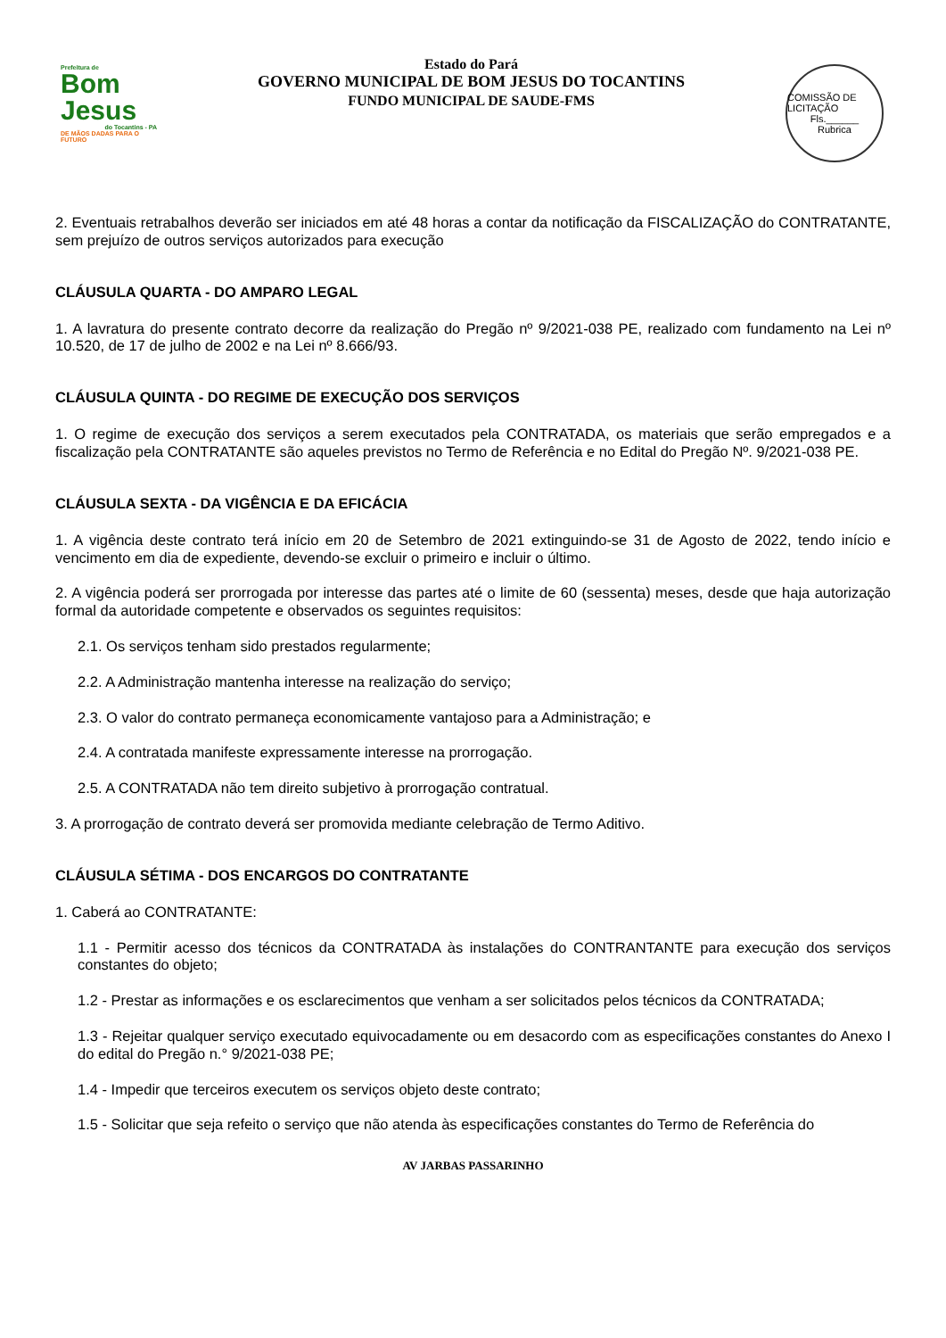Prefeitura de
Bom Jesus
do Tocantins - PA
DE MÃOS DADAS PARA O FUTURO
Estado do Pará
GOVERNO MUNICIPAL DE BOM JESUS DO TOCANTINS
FUNDO MUNICIPAL DE SAUDE-FMS
COMISSÃO DE LICITAÇÃO
Fls.______
Rubrica
2. Eventuais retrabalhos deverão ser iniciados em até 48 horas a contar da notificação da FISCALIZAÇÃO do CONTRATANTE, sem prejuízo de outros serviços autorizados para execução
CLÁUSULA QUARTA - DO AMPARO LEGAL
1. A lavratura do presente contrato decorre da realização do Pregão nº 9/2021-038 PE, realizado com fundamento na Lei nº 10.520, de 17 de julho de 2002 e na Lei nº 8.666/93.
CLÁUSULA QUINTA - DO REGIME DE EXECUÇÃO DOS SERVIÇOS
1. O regime de execução dos serviços a serem executados pela CONTRATADA, os materiais que serão empregados e a fiscalização pela CONTRATANTE são aqueles previstos no Termo de Referência e no Edital do Pregão Nº. 9/2021-038 PE.
CLÁUSULA SEXTA - DA VIGÊNCIA E DA EFICÁCIA
1. A vigência deste contrato terá início em 20 de Setembro de 2021 extinguindo-se 31 de Agosto de 2022, tendo início e vencimento em dia de expediente, devendo-se excluir o primeiro e incluir o último.
2. A vigência poderá ser prorrogada por interesse das partes até o limite de 60 (sessenta) meses, desde que haja autorização formal da autoridade competente e observados os seguintes requisitos:
2.1. Os serviços tenham sido prestados regularmente;
2.2. A Administração mantenha interesse na realização do serviço;
2.3. O valor do contrato permaneça economicamente vantajoso para a Administração; e
2.4. A contratada manifeste expressamente interesse na prorrogação.
2.5. A CONTRATADA não tem direito subjetivo à prorrogação contratual.
3. A prorrogação de contrato deverá ser promovida mediante celebração de Termo Aditivo.
CLÁUSULA SÉTIMA - DOS ENCARGOS DO CONTRATANTE
1. Caberá ao CONTRATANTE:
1.1 - Permitir acesso dos técnicos da CONTRATADA às instalações do CONTRANTANTE para execução dos serviços constantes do objeto;
1.2 - Prestar as informações e os esclarecimentos que venham a ser solicitados pelos técnicos da CONTRATADA;
1.3 - Rejeitar qualquer serviço executado equivocadamente ou em desacordo com as especificações constantes do Anexo I do edital do Pregão n.° 9/2021-038 PE;
1.4 - Impedir que terceiros executem os serviços objeto deste contrato;
1.5 - Solicitar que seja refeito o serviço que não atenda às especificações constantes do Termo de Referência do
AV JARBAS PASSARINHO